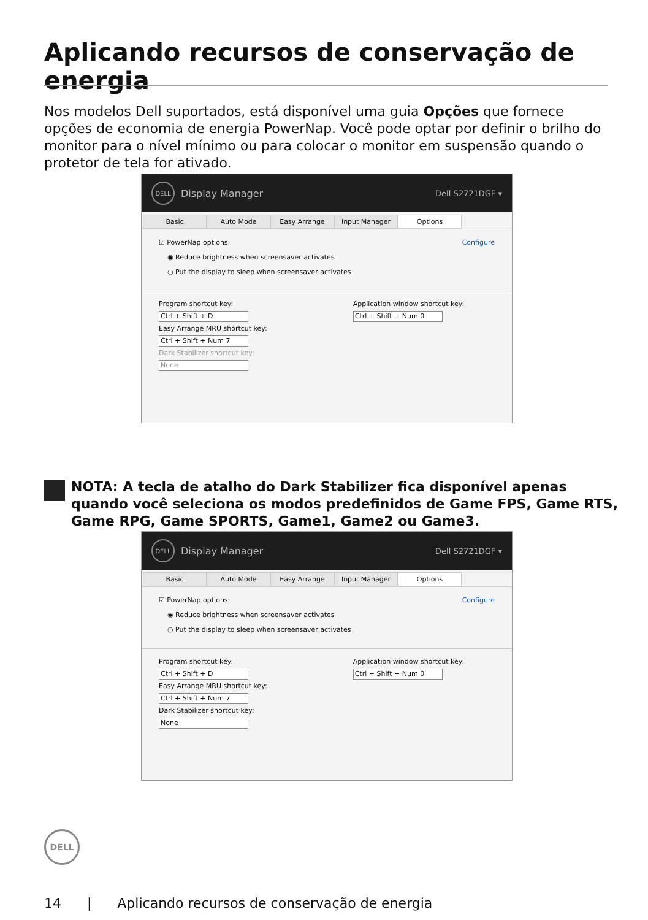Aplicando recursos de conservação de energia
Nos modelos Dell suportados, está disponível uma guia Opções que fornece opções de economia de energia PowerNap. Você pode optar por definir o brilho do monitor para o nível mínimo ou para colocar o monitor em suspensão quando o protetor de tela for ativado.
DELL
Display Manager Dell S2721DGF ▾
Basic Auto Mode Easy Arrange Input Manager Options
☑ PowerNap options: Configure
◉ Reduce brightness when screensaver activates
○ Put the display to sleep when screensaver activates
Program shortcut key:
Ctrl + Shift + D
Easy Arrange MRU shortcut key:
Ctrl + Shift + Num 7
Dark Stabilizer shortcut key:
None
Application window shortcut key:
Ctrl + Shift + Num 0
NOTA: A tecla de atalho do Dark Stabilizer fica disponível apenas quando você seleciona os modos predefinidos de Game FPS, Game RTS, Game RPG, Game SPORTS, Game1, Game2 ou Game3.
DELL
Display Manager Dell S2721DGF ▾
Basic Auto Mode Easy Arrange Input Manager Options
☑ PowerNap options: Configure
◉ Reduce brightness when screensaver activates
○ Put the display to sleep when screensaver activates
Program shortcut key:
Ctrl + Shift + D
Easy Arrange MRU shortcut key:
Ctrl + Shift + Num 7
Dark Stabilizer shortcut key:
None
Application window shortcut key:
Ctrl + Shift + Num 0
DELL
14 | Aplicando recursos de conservação de energia